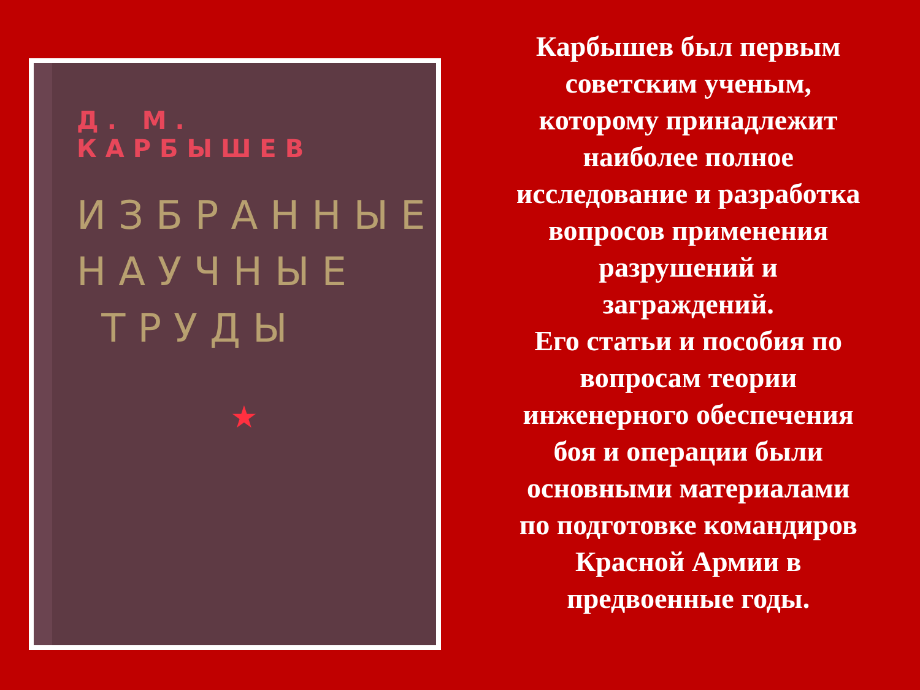Д. М. КАРБЫШЕВ
ИЗБРАННЫЕ
НАУЧНЫЕ
ТРУДЫ
★
Карбышев был первым
советским ученым,
которому принадлежит
наиболее полное
исследование и разработка
вопросов применения
разрушений и
заграждений.
Его статьи и пособия по
вопросам теории
инженерного обеспечения
боя и операции были
основными материалами
по подготовке командиров
Красной Армии в
предвоенные годы.